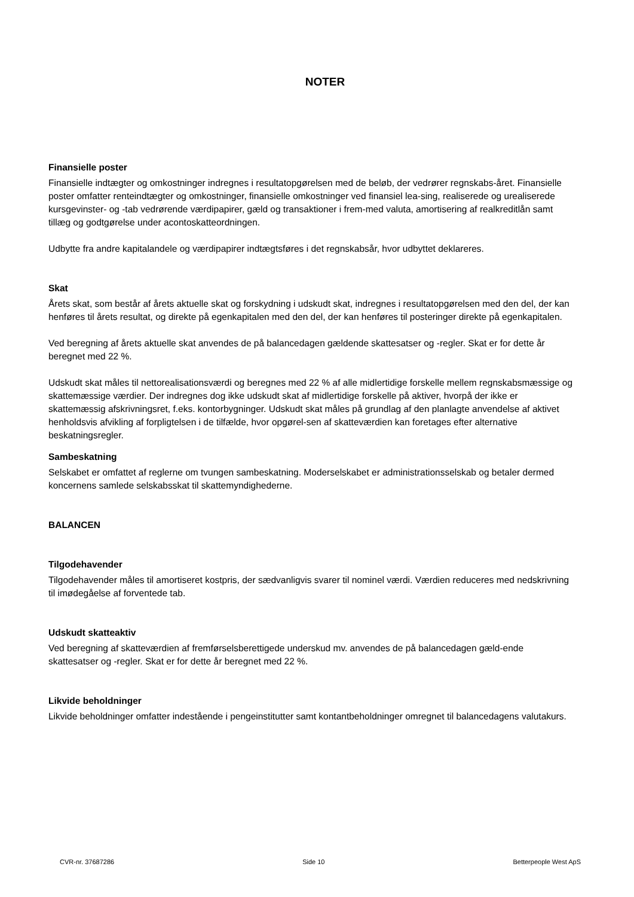NOTER
Finansielle poster
Finansielle indtægter og omkostninger indregnes i resultatopgørelsen med de beløb, der vedrører regnskabs-året. Finansielle poster omfatter renteindtægter og omkostninger, finansielle omkostninger ved finansiel lea-sing, realiserede og urealiserede kursgevinster- og -tab vedrørende værdipapirer, gæld og transaktioner i frem-med valuta, amortisering af realkreditlån samt tillæg og godtgørelse under acontoskatteordningen.
Udbytte fra andre kapitalandele og værdipapirer indtægtsføres i det regnskabsår, hvor udbyttet deklareres.
Skat
Årets skat, som består af årets aktuelle skat og forskydning i udskudt skat, indregnes i resultatopgørelsen med den del, der kan henføres til årets resultat, og direkte på egenkapitalen med den del, der kan henføres til posteringer direkte på egenkapitalen.
Ved beregning af årets aktuelle skat anvendes de på balancedagen gældende skattesatser og -regler. Skat er for dette år beregnet med 22 %.
Udskudt skat måles til nettorealisationsværdi og beregnes med 22 % af alle midlertidige forskelle mellem regnskabsmæssige og skattemæssige værdier. Der indregnes dog ikke udskudt skat af midlertidige forskelle på aktiver, hvorpå der ikke er skattemæssig afskrivningsret, f.eks. kontorbygninger. Udskudt skat måles på grundlag af den planlagte anvendelse af aktivet henholdsvis afvikling af forpligtelsen i de tilfælde, hvor opgørel-sen af skatteværdien kan foretages efter alternative beskatningsregler.
Sambeskatning
Selskabet er omfattet af reglerne om tvungen sambeskatning. Moderselskabet er administrationsselskab og betaler dermed koncernens samlede selskabsskat til skattemyndighederne.
BALANCEN
Tilgodehavender
Tilgodehavender måles til amortiseret kostpris, der sædvanligvis svarer til nominel værdi. Værdien reduceres med nedskrivning til imødegåelse af forventede tab.
Udskudt skatteaktiv
Ved beregning af skatteværdien af fremførselsberettigede underskud mv. anvendes de på balancedagen gæld-ende skattesatser og -regler. Skat er for dette år beregnet med 22 %.
Likvide beholdninger
Likvide beholdninger omfatter indestående i pengeinstitutter samt kontantbeholdninger omregnet til balancedagens valutakurs.
CVR-nr. 37687286 Side 10 Betterpeople West ApS